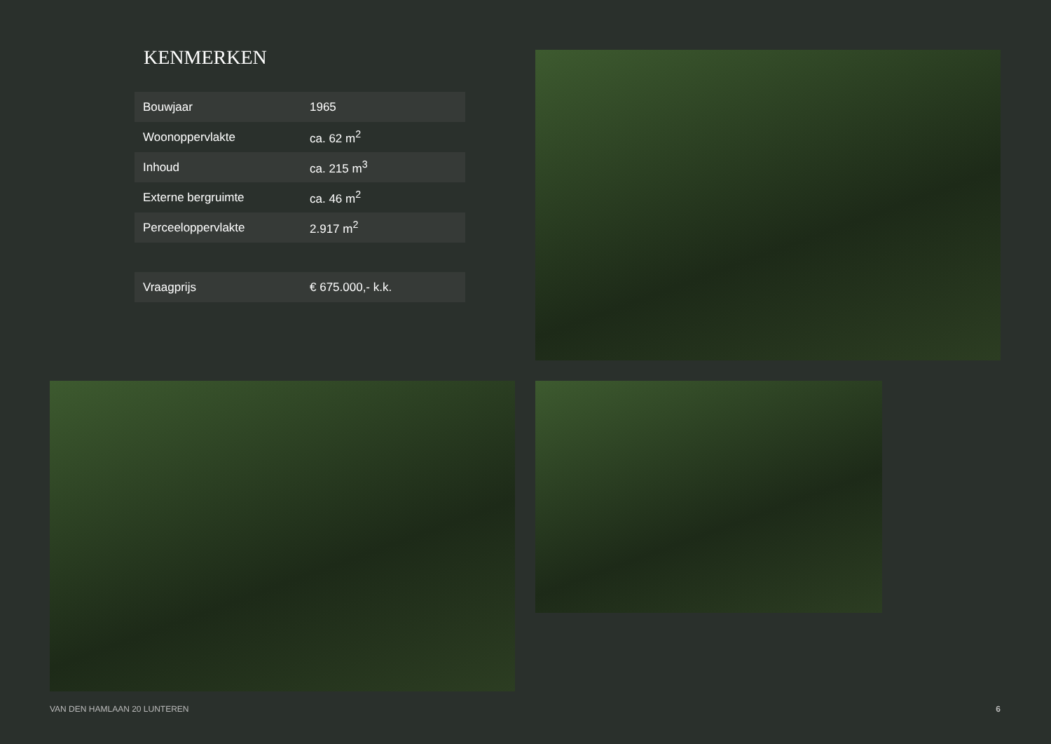KENMERKEN
| Bouwjaar | 1965 |
| Woonoppervlakte | ca. 62 m<sup>2</sup> |
| Inhoud | ca. 215 m<sup>3</sup> |
| Externe bergruimte | ca. 46 m<sup>2</sup> |
| Perceeloppervlakte | 2.917 m<sup>2</sup> |
| Vraagprijs | € 675.000,- k.k. |
VAN DEN HAMLAAN 20 LUNTEREN 6